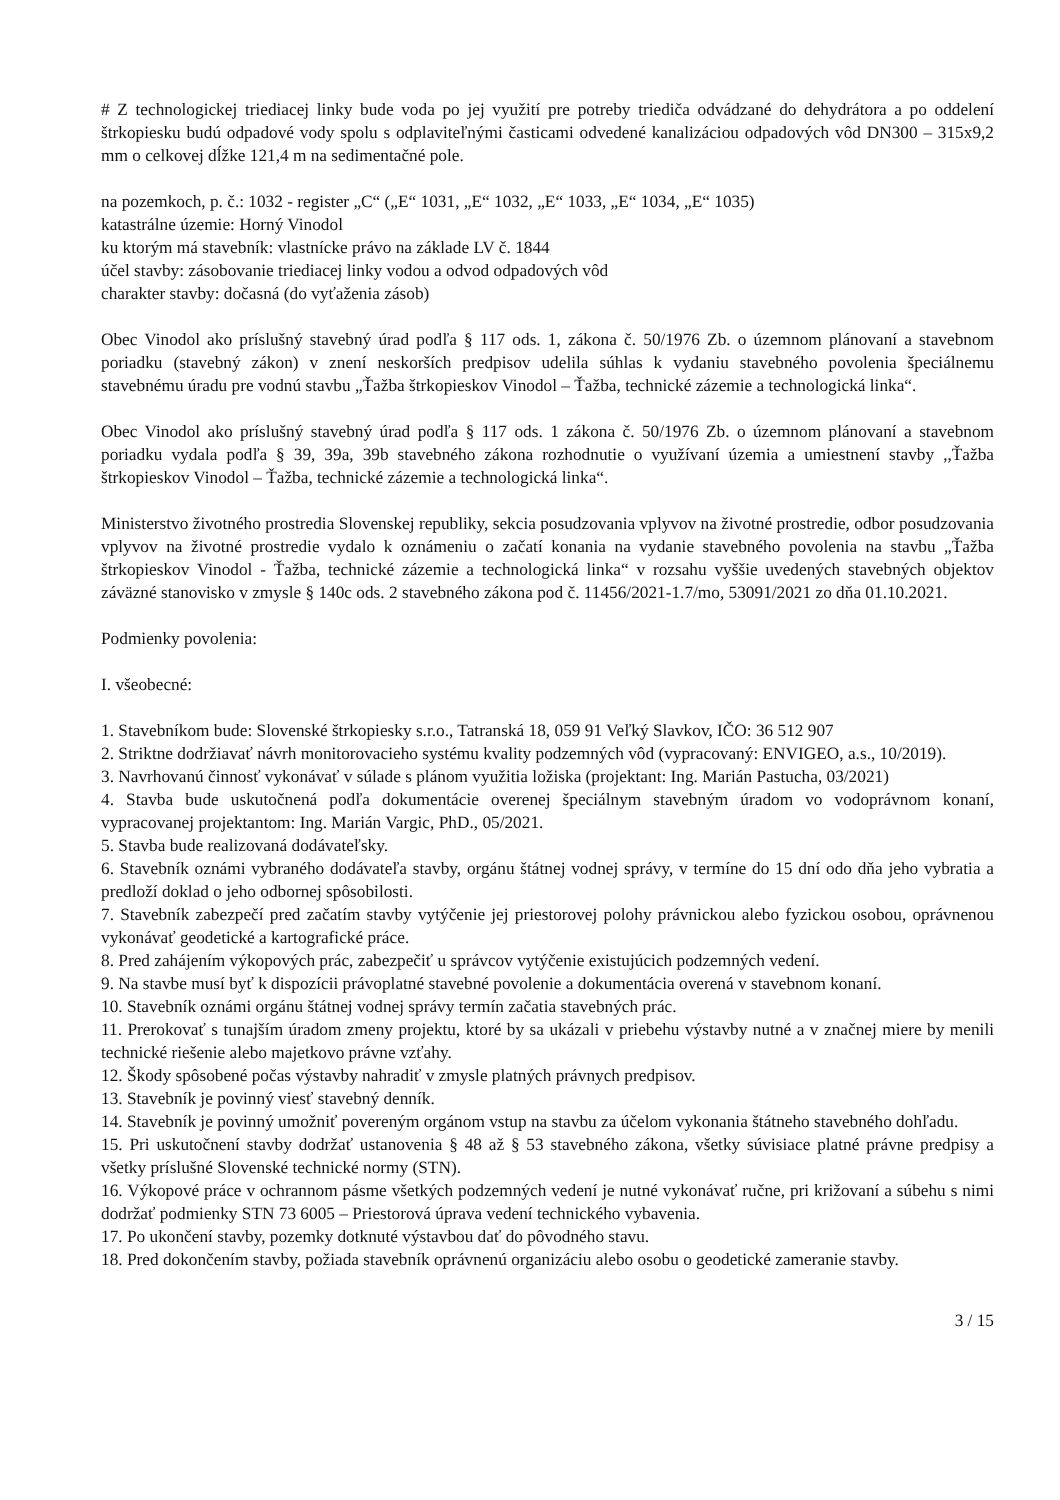# Z technologickej triediacej linky bude voda po jej využití pre potreby triediča odvádzané do dehydrátora a po oddelení štrkopiesku budú odpadové vody spolu s odplaviteľnými časticami odvedené kanalizáciou odpadových vôd DN300 – 315x9,2 mm o celkovej dĺžke 121,4 m na sedimentačné pole.
na pozemkoch, p. č.: 1032 - register „C“ („E“ 1031, „E“ 1032, „E“ 1033, „E“ 1034, „E“ 1035)
katastrálne územie: Horný Vinodol
ku ktorým má stavebník: vlastnícke právo na základe LV č. 1844
účel stavby: zásobovanie triediacej linky vodou a odvod odpadových vôd
charakter stavby: dočasná (do vyťaženia zásob)
Obec Vinodol ako príslušný stavebný úrad podľa § 117 ods. 1, zákona č. 50/1976 Zb. o územnom plánovaní a stavebnom poriadku (stavebný zákon) v znení neskorších predpisov udelila súhlas k vydaniu stavebného povolenia špeciálnemu stavebnému úradu pre vodnú stavbu „Ťažba štrkopieskov Vinodol – Ťažba, technické zázemie a technologická linka“.
Obec Vinodol ako príslušný stavebný úrad podľa § 117 ods. 1 zákona č. 50/1976 Zb. o územnom plánovaní a stavebnom poriadku vydala podľa § 39, 39a, 39b stavebného zákona rozhodnutie o využívaní územia a umiestnení stavby ,,Ťažba štrkopieskov Vinodol – Ťažba, technické zázemie a technologická linka“.
Ministerstvo životného prostredia Slovenskej republiky, sekcia posudzovania vplyvov na životné prostredie, odbor posudzovania vplyvov na životné prostredie vydalo k oznámeniu o začatí konania na vydanie stavebného povolenia na stavbu „Ťažba štrkopieskov Vinodol - Ťažba, technické zázemie a technologická linka“ v rozsahu vyššie uvedených stavebných objektov záväzné stanovisko v zmysle § 140c ods. 2 stavebného zákona pod č. 11456/2021-1.7/mo, 53091/2021 zo dňa 01.10.2021.
Podmienky povolenia:
I. všeobecné:
1. Stavebníkom bude: Slovenské štrkopiesky s.r.o., Tatranská 18, 059 91 Veľký Slavkov, IČO: 36 512 907
2. Striktne dodržiavať návrh monitorovacieho systému kvality podzemných vôd (vypracovaný: ENVIGEO, a.s., 10/2019).
3. Navrhovanú činnosť vykonávať v súlade s plánom využitia ložiska (projektant: Ing. Marián Pastucha, 03/2021)
4. Stavba bude uskutočnená podľa dokumentácie overenej špeciálnym stavebným úradom vo vodoprávnom konaní, vypracovanej projektantom: Ing. Marián Vargic, PhD., 05/2021.
5. Stavba bude realizovaná dodávateľsky.
6. Stavebník oznámi vybraného dodávateľa stavby, orgánu štátnej vodnej správy, v termíne do 15 dní odo dňa jeho vybratia a predloží doklad o jeho odbornej spôsobilosti.
7. Stavebník zabezpečí pred začatím stavby vytýčenie jej priestorovej polohy právnickou alebo fyzickou osobou, oprávnenou vykonávať geodetické a kartografické práce.
8. Pred zahájením výkopových prác, zabezpečiť u správcov vytýčenie existujúcich podzemných vedení.
9. Na stavbe musí byť k dispozícii právoplatné stavebné povolenie a dokumentácia overená v stavebnom konaní.
10. Stavebník oznámi orgánu štátnej vodnej správy termín začatia stavebných prác.
11. Prerokovať s tunajším úradom zmeny projektu, ktoré by sa ukázali v priebehu výstavby nutné a v značnej miere by menili technické riešenie alebo majetkovo právne vzťahy.
12. Škody spôsobené počas výstavby nahradiť v zmysle platných právnych predpisov.
13. Stavebník je povinný viesť stavebný denník.
14. Stavebník je povinný umožniť povereným orgánom vstup na stavbu za účelom vykonania štátneho stavebného dohľadu.
15. Pri uskutočnení stavby dodržať ustanovenia § 48 až § 53 stavebného zákona, všetky súvisiace platné právne predpisy a všetky príslušné Slovenské technické normy (STN).
16. Výkopové práce v ochrannom pásme všetkých podzemných vedení je nutné vykonávať ručne, pri križovaní a súbehu s nimi dodržať podmienky STN 73 6005 – Priestorová úprava vedení technického vybavenia.
17. Po ukončení stavby, pozemky dotknuté výstavbou dať do pôvodného stavu.
18. Pred dokončením stavby, požiada stavebník oprávnenú organizáciu alebo osobu o geodetické zameranie stavby.
3 / 15